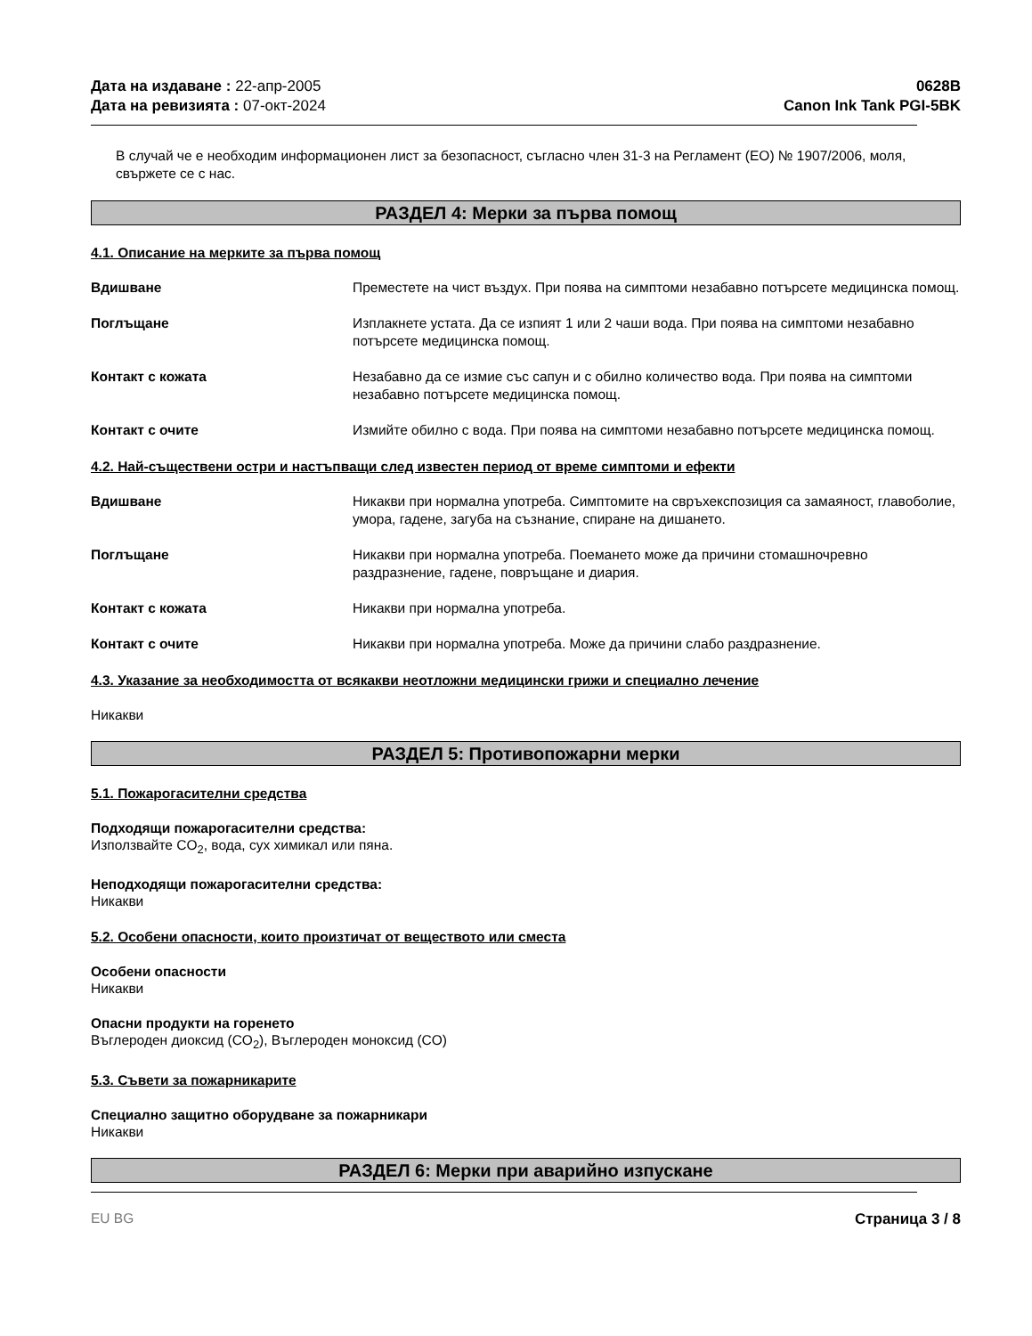Дата на издаване : 22-апр-2005
Дата на ревизията : 07-окт-2024
0628B
Canon Ink Tank PGI-5BK
В случай че е необходим информационен лист за безопасност, съгласно член 31-3 на Регламент (ЕО) № 1907/2006, моля, свържете се с нас.
РАЗДЕЛ 4: Мерки за първа помощ
4.1. Описание на мерките за първа помощ
Вдишване Преместете на чист въздух. При поява на симптоми незабавно потърсете медицинска помощ.
Поглъщане Изплакнете устата. Да се изпият 1 или 2 чаши вода. При поява на симптоми незабавно потърсете медицинска помощ.
Контакт с кожата Незабавно да се измие със сапун и с обилно количество вода. При поява на симптоми незабавно потърсете медицинска помощ.
Контакт с очите Измийте обилно с вода. При поява на симптоми незабавно потърсете медицинска помощ.
4.2. Най-съществени остри и настъпващи след известен период от време симптоми и ефекти
Вдишване Никакви при нормална употреба. Симптомите на свръхекспозиция са замаяност, главоболие, умора, гадене, загуба на съзнание, спиране на дишането.
Поглъщане Никакви при нормална употреба. Поемането може да причини стомашночревно раздразнение, гадене, повръщане и диария.
Контакт с кожата Никакви при нормална употреба.
Контакт с очите Никакви при нормална употреба. Може да причини слабо раздразнение.
4.3. Указание за необходимостта от всякакви неотложни медицински грижи и специално лечение
Никакви
РАЗДЕЛ 5: Противопожарни мерки
5.1. Пожарогасителни средства
Подходящи пожарогасителни средства:
Използвайте CO<sub>2</sub>, вода, сух химикал или пяна.
Неподходящи пожарогасителни средства:
Никакви
5.2. Особени опасности, които произтичат от веществото или сместа
Особени опасности
Никакви
Опасни продукти на горенето
Въглероден диоксид (CO<sub>2</sub>), Въглероден моноксид (CO)
5.3. Съвети за пожарникарите
Специално защитно оборудване за пожарникари
Никакви
РАЗДЕЛ 6: Мерки при аварийно изпускане
EU BG Страница 3 / 8